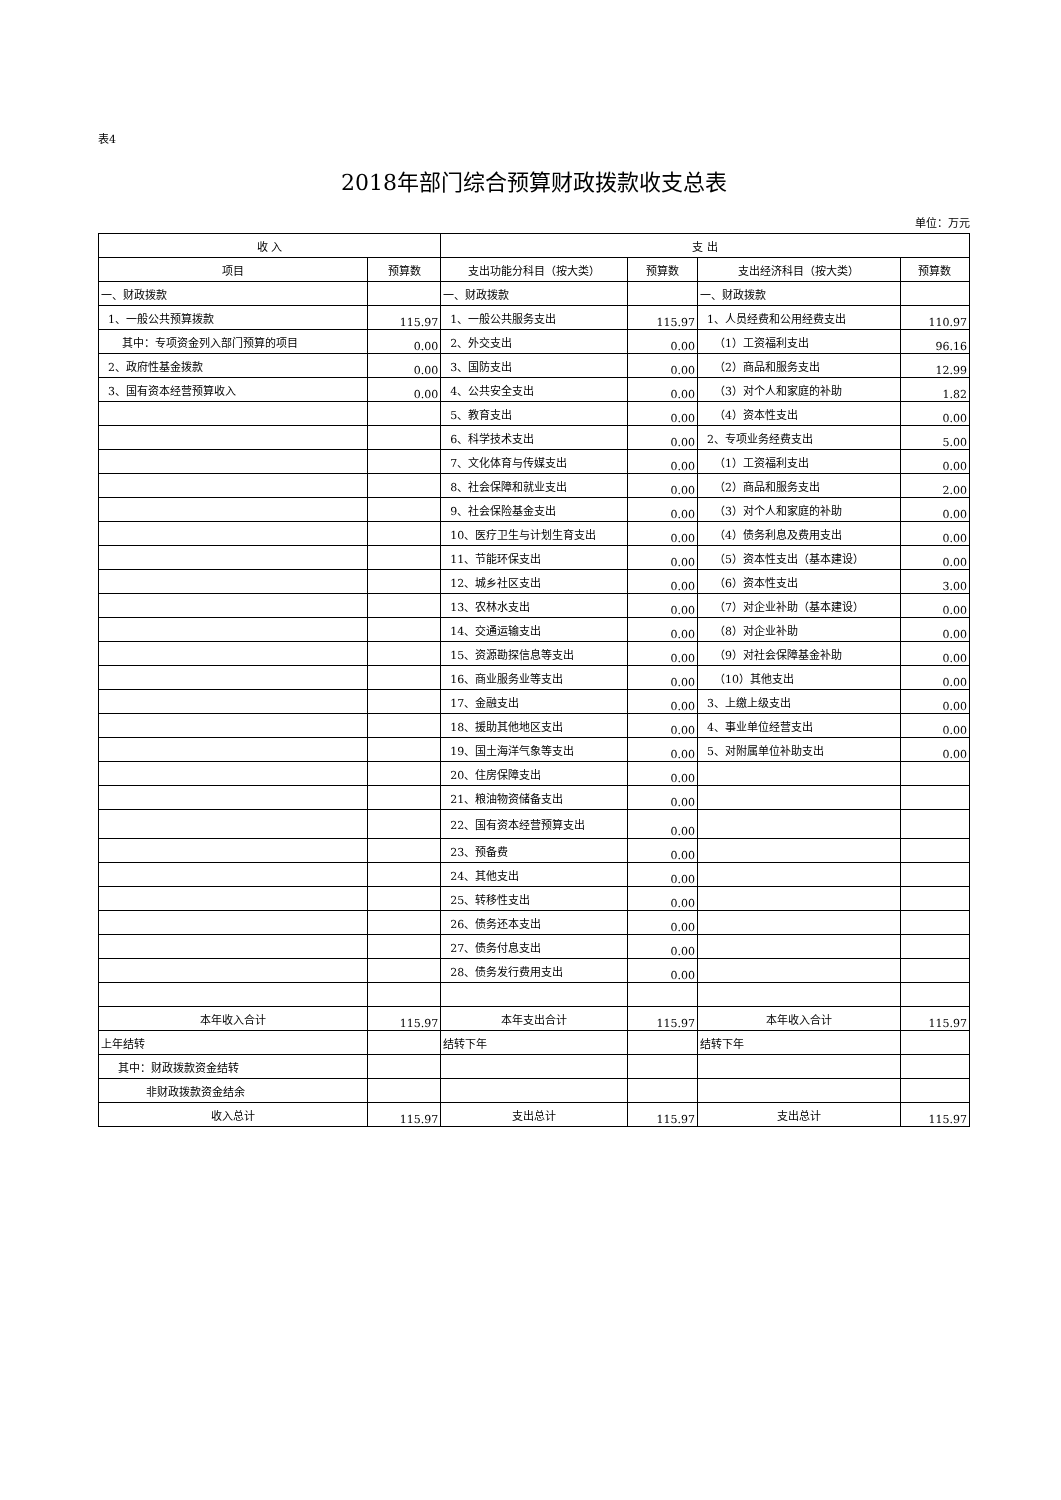表4
2018年部门综合预算财政拨款收支总表
单位：万元
| 收 入 | | 支 出 | | | |
| --- | --- | --- | --- | --- | --- |
| 项目 | 预算数 | 支出功能分科目（按大类） | 预算数 | 支出经济科目（按大类） | 预算数 |
| 一、财政拨款 | | 一、财政拨款 | | 一、财政拨款 | |
| 1、一般公共预算拨款 | 115.97 | 1、一般公共服务支出 | 115.97 | 1、人员经费和公用经费支出 | 110.97 |
| 其中：专项资金列入部门预算的项目 | 0.00 | 2、外交支出 | 0.00 | （1）工资福利支出 | 96.16 |
| 2、政府性基金拨款 | 0.00 | 3、国防支出 | 0.00 | （2）商品和服务支出 | 12.99 |
| 3、国有资本经营预算收入 | 0.00 | 4、公共安全支出 | 0.00 | （3）对个人和家庭的补助 | 1.82 |
| | | 5、教育支出 | 0.00 | （4）资本性支出 | 0.00 |
| | | 6、科学技术支出 | 0.00 | 2、专项业务经费支出 | 5.00 |
| | | 7、文化体育与传媒支出 | 0.00 | （1）工资福利支出 | 0.00 |
| | | 8、社会保障和就业支出 | 0.00 | （2）商品和服务支出 | 2.00 |
| | | 9、社会保险基金支出 | 0.00 | （3）对个人和家庭的补助 | 0.00 |
| | | 10、医疗卫生与计划生育支出 | 0.00 | （4）债务利息及费用支出 | 0.00 |
| | | 11、节能环保支出 | 0.00 | （5）资本性支出（基本建设） | 0.00 |
| | | 12、城乡社区支出 | 0.00 | （6）资本性支出 | 3.00 |
| | | 13、农林水支出 | 0.00 | （7）对企业补助（基本建设） | 0.00 |
| | | 14、交通运输支出 | 0.00 | （8）对企业补助 | 0.00 |
| | | 15、资源勘探信息等支出 | 0.00 | （9）对社会保障基金补助 | 0.00 |
| | | 16、商业服务业等支出 | 0.00 | （10）其他支出 | 0.00 |
| | | 17、金融支出 | 0.00 | 3、上缴上级支出 | 0.00 |
| | | 18、援助其他地区支出 | 0.00 | 4、事业单位经营支出 | 0.00 |
| | | 19、国土海洋气象等支出 | 0.00 | 5、对附属单位补助支出 | 0.00 |
| | | 20、住房保障支出 | 0.00 | | |
| | | 21、粮油物资储备支出 | 0.00 | | |
| | | 22、国有资本经营预算支出 | 0.00 | | |
| | | 23、预备费 | 0.00 | | |
| | | 24、其他支出 | 0.00 | | |
| | | 25、转移性支出 | 0.00 | | |
| | | 26、债务还本支出 | 0.00 | | |
| | | 27、债务付息支出 | 0.00 | | |
| | | 28、债务发行费用支出 | 0.00 | | |
| 本年收入合计 | 115.97 | 本年支出合计 | 115.97 | 本年收入合计 | 115.97 |
| 上年结转 | | 结转下年 | | 结转下年 | |
| 其中：财政拨款资金结转 | | | | | |
| 非财政拨款资金结余 | | | | | |
| 收入总计 | 115.97 | 支出总计 | 115.97 | 支出总计 | 115.97 |